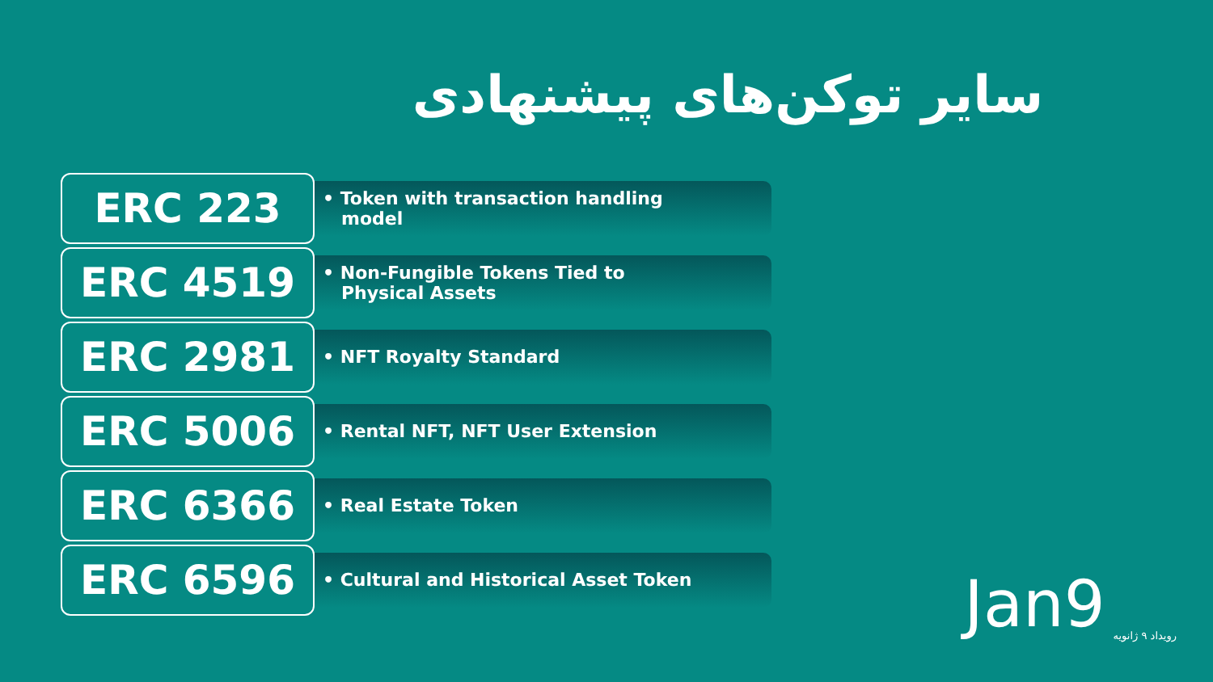سایر توکن‌های پیشنهادی
ERC 223
• Token with transaction handling
model
ERC 4519
• Non-Fungible Tokens Tied to
Physical Assets
ERC 2981
• NFT Royalty Standard
ERC 5006
• Rental NFT, NFT User Extension
ERC 6366
• Real Estate Token
ERC 6596
• Cultural and Historical Asset Token
Jan9
رویداد ۹ ژانویه